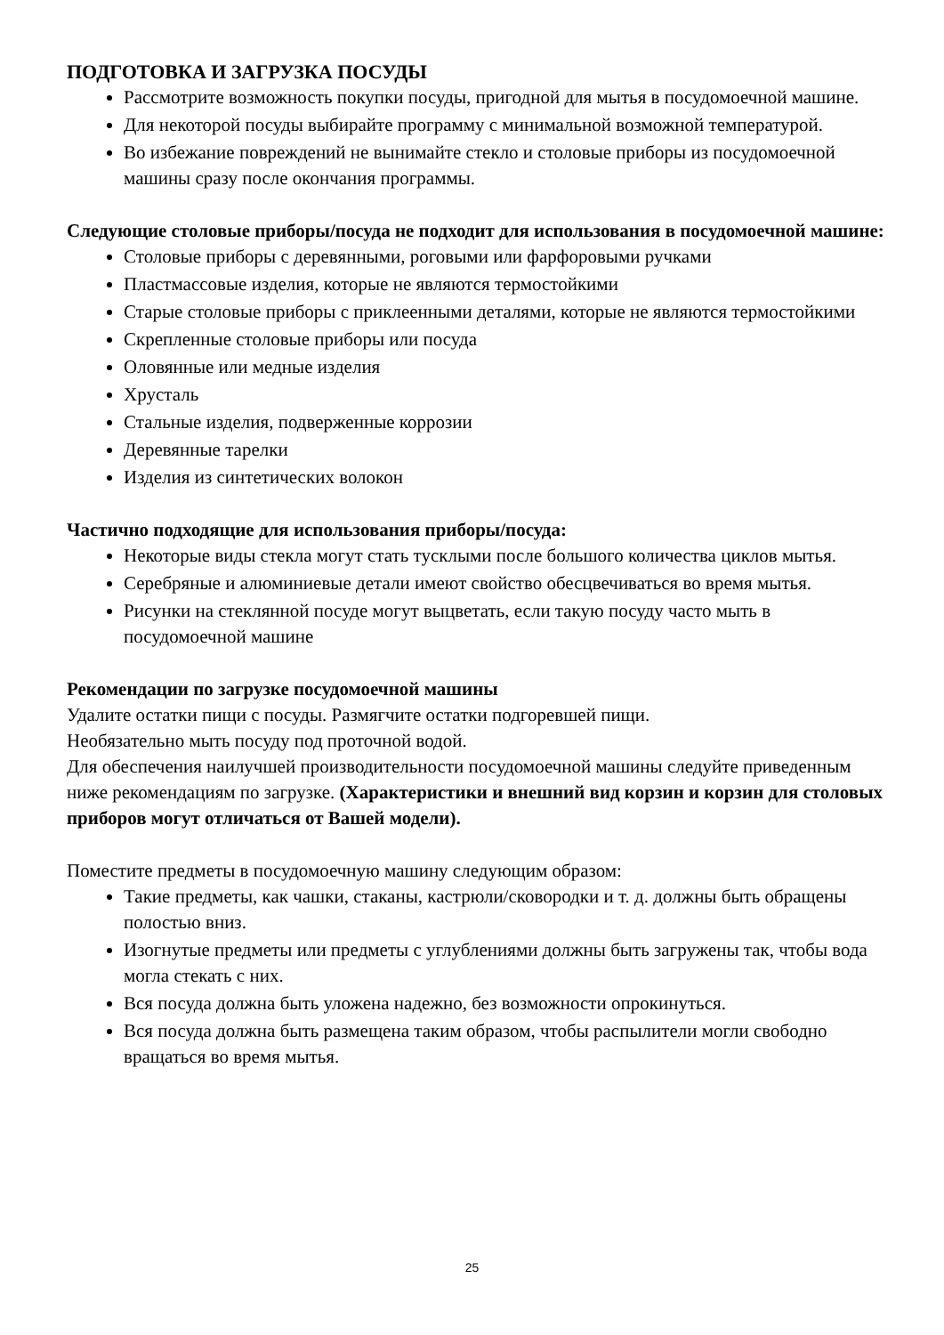ПОДГОТОВКА И ЗАГРУЗКА ПОСУДЫ
Рассмотрите возможность покупки посуды, пригодной для мытья в посудомоечной машине.
Для некоторой посуды выбирайте программу с минимальной возможной температурой.
Во избежание повреждений не вынимайте стекло и столовые приборы из посудомоечной машины сразу после окончания программы.
Следующие столовые приборы/посуда не подходит для использования в посудомоечной машине:
Столовые приборы с деревянными, роговыми или фарфоровыми ручками
Пластмассовые изделия, которые не являются термостойкими
Старые столовые приборы с приклеенными деталями, которые не являются термостойкими
Скрепленные столовые приборы или посуда
Оловянные или медные изделия
Хрусталь
Стальные изделия, подверженные коррозии
Деревянные тарелки
Изделия из синтетических волокон
Частично подходящие для использования приборы/посуда:
Некоторые виды стекла могут стать тусклыми после большого количества циклов мытья.
Серебряные и алюминиевые детали имеют свойство обесцвечиваться во время мытья.
Рисунки на стеклянной посуде могут выцветать, если такую посуду часто мыть в посудомоечной машине
Рекомендации по загрузке посудомоечной машины
Удалите остатки пищи с посуды. Размягчите остатки подгоревшей пищи.
Необязательно мыть посуду под проточной водой.
Для обеспечения наилучшей производительности посудомоечной машины следуйте приведенным ниже рекомендациям по загрузке. (Характеристики и внешний вид корзин и корзин для столовых приборов могут отличаться от Вашей модели).
Поместите предметы в посудомоечную машину следующим образом:
Такие предметы, как чашки, стаканы, кастрюли/сковородки и т. д. должны быть обращены полостью вниз.
Изогнутые предметы или предметы с углублениями должны быть загружены так, чтобы вода могла стекать с них.
Вся посуда должна быть уложена надежно, без возможности опрокинуться.
Вся посуда должна быть размещена таким образом, чтобы распылители могли свободно вращаться во время мытья.
25